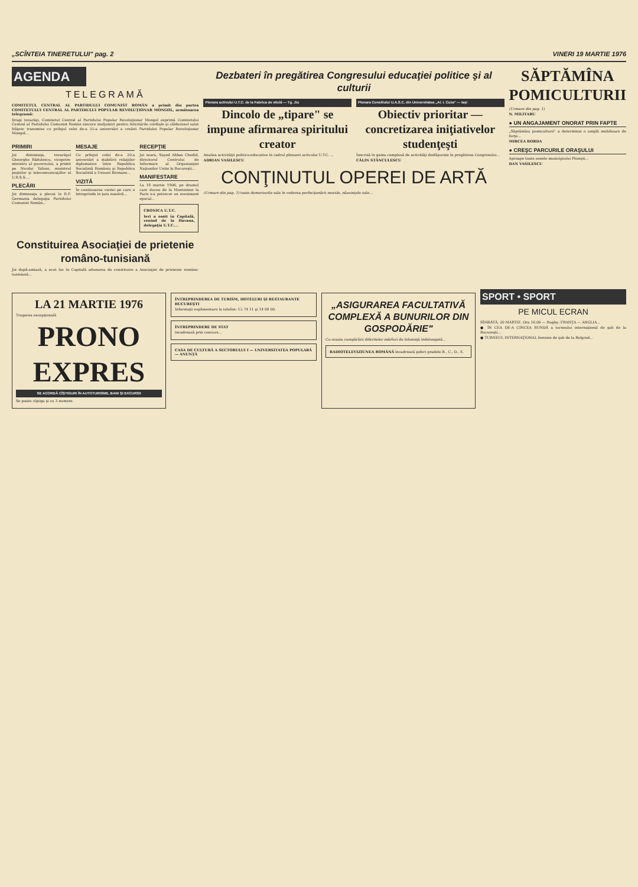„SCÎNTEIA TINERETULUI" pag. 2 VINERI 19 MARTIE 1976
AGENDA
TELEGRAMĂ
COMITETUL CENTRAL AL PARTIDULUI COMUNIST ROMÂN a primit din partea COMITETULUI CENTRAL AL PARTIDULUI POPULAR REVOLUŢIONAR MONGOL, următoarea telegramă:
Dragi tovarăşi, Comitetul Central al Partidului Popular Revoluţionar Mongol exprimă Comitetului Central al Partidului Comunist Român sincere mulţumiri pentru felicitările cordiale şi căldurosul salut frăţesc transmise cu prilejul celei de-a 55-a aniversări a creării Partidului Popular Revoluţionar Mongol...
PRIMIRI
Joi dimineaţa, tovarăşul Gheorghe Rădulescu, viceprim-ministru al guvernului, a primit pe Nicolai Talizin, ministrul poştelor şi telecomunicaţiilor al U.R.S.S....
PLECĂRI
Joi dimineaţa a plecat în R.F. Germania delegaţia Partidului Comunist Român...
MESAJE
Cu prilejul celei de-a 20-a aniversări a stabilirii relaţiilor diplomatice între Republica Socialistă România şi Republica Socialistă a Uniunii Birmane...
VIZITĂ
În continuarea vizitei pe care o întreprinde în ţara noastră...
RECEPŢIE
Joi seara, Sayed Abbas Chedid, directorul Centrului de Informare al Organizaţiei Naţiunilor Unite la Bucureşti...
MANIFESTARE
La 18 martie 1906, pe drumul care ducea de la Montesson la Paris s-a petrecut un eveniment epocal...
CRONICA U.T.C.
Ieri a sosit în Capitală, venind de la Havana, delegaţia U.T.C....
Constituirea Asociaţiei de prietenie româno-tunisiană
Joi după-amiază, a avut loc în Capitală adunarea de constituire a Asociaţiei de prietenie româno-tunisiană...
Dezbateri în pregătirea Congresului educaţiei politice şi al culturii
Plenara activului U.T.C. de la Fabrica de sticlă — Tg. Jiu
Dincolo de „tipare" se impune afirmarea spiritului creator
Analiza activităţii politico-educative în cadrul plenarei activului U.T.C. ...
ADRIAN VASILESCU
Plenara Consiliului U.A.S.C. din Universitatea „Al. I. Cuza" — Iaşi
Obiectiv prioritar — concretizarea iniţiativelor studenţeşti
Înscrisă în gama complexă de activităţi desfăşurate în pregătirea Congresului...
CĂLIN STĂNCULESCU
CONŢINUTUL OPEREI DE ARTĂ
(Urmare din pag. 1) toate demersurile sale în vederea perfecţionării morale, năzuinţele sale...
SĂPTĂMÎNA POMICULTURII
(Urmare din pag. 1)
N. MILITARU
● UN ANGAJAMENT ONORAT PRIN FAPTE
„Săptămîna pomiculturii" a determinat o amplă mobilizare de forţe...
MIRCEA BORDA
● CREŞC PARCURILE ORAŞULUI
Aproape toate zonele municipiului Ploieşti...
DAN VASILESCU
LA 21 MARTIE 1976
Tragerea excepţională
PRONO EXPRES
SE ACORDĂ CÎŞTIGURI ÎN AUTOTURISME, BANI ŞI EXCURSII
Se poate cîştiga şi cu 3 numere.
ÎNTREPRINDEREA DE TURISM, HOTELURI ŞI RESTAURANTE BUCUREŞTI
Informaţii suplimentare la telefon: 15 74 11 şi 14 08 00.
ÎNTREPRINDERE DE STAT
încadrează prin concurs...
CASA DE CULTURĂ A SECTORULUI I — UNIVERSITATEA POPULARĂ — ANUNŢĂ
„ASIGURAREA FACULTATIVĂ COMPLEXĂ A BUNURILOR DIN GOSPODĂRIE"
Cu ocazia cumpărării diferitelor mărfuri de folosinţă îndelungată...
RADIOTELEVIZIUNEA ROMÂNĂ încadrează şoferi gradele B., C., D., E.
SPORT • SPORT
PE MICUL ECRAN
SÎMBĂTĂ, 20 MARTIE. Ora 16.00 — Rugby: FRANŢA — ANGLIA...
● ÎN CEA DE-A CINCEA RUNDĂ a turneului internaţional de şah de la Bucureşti...
● TURNEUL INTERNAŢIONAL feminin de şah de la Belgrad...